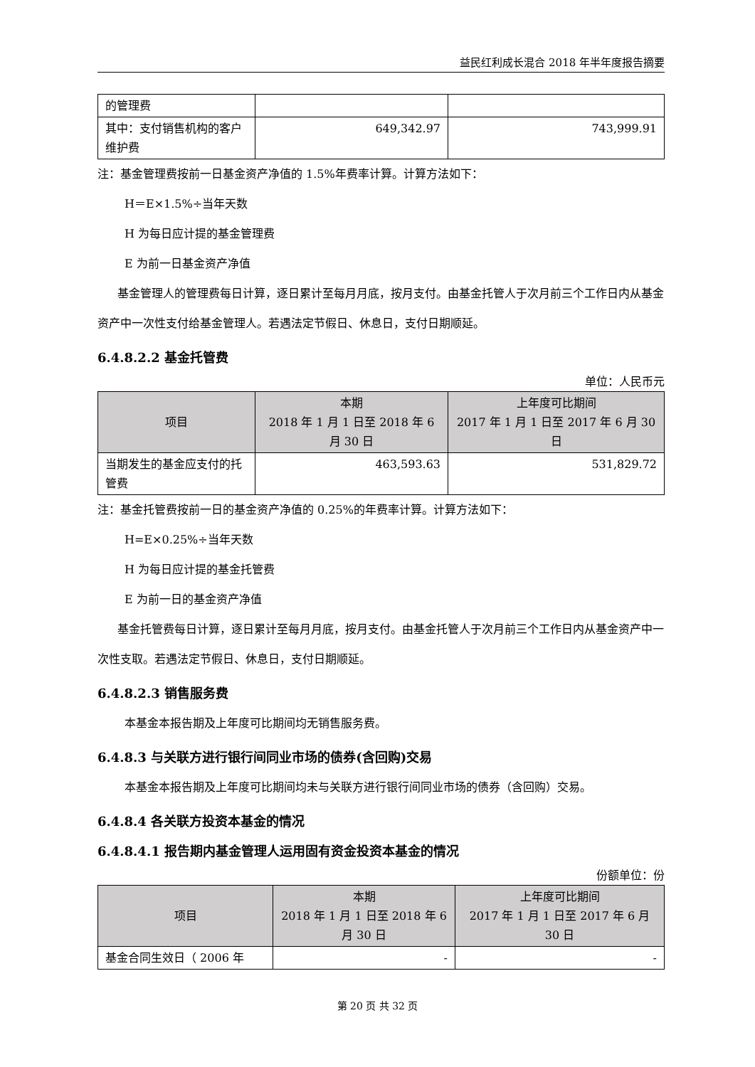益民红利成长混合 2018 年半年度报告摘要
| 的管理费 | | |
| 其中：支付销售机构的客户维护费 | 649,342.97 | 743,999.91 |
注：基金管理费按前一日基金资产净值的 1.5%年费率计算。计算方法如下：
H＝E×1.5%÷当年天数
H 为每日应计提的基金管理费
E 为前一日基金资产净值
基金管理人的管理费每日计算，逐日累计至每月月底，按月支付。由基金托管人于次月前三个工作日内从基金资产中一次性支付给基金管理人。若遇法定节假日、休息日，支付日期顺延。
6.4.8.2.2 基金托管费
单位：人民币元
| 项目 | 本期 2018 年 1 月 1 日至 2018 年 6 月 30 日 | 上年度可比期间 2017 年 1 月 1 日至 2017 年 6 月 30 日 |
| --- | --- | --- |
| 当期发生的基金应支付的托管费 | 463,593.63 | 531,829.72 |
注：基金托管费按前一日的基金资产净值的 0.25%的年费率计算。计算方法如下：
H=E×0.25%÷当年天数
H 为每日应计提的基金托管费
E 为前一日的基金资产净值
基金托管费每日计算，逐日累计至每月月底，按月支付。由基金托管人于次月前三个工作日内从基金资产中一次性支取。若遇法定节假日、休息日，支付日期顺延。
6.4.8.2.3 销售服务费
本基金本报告期及上年度可比期间均无销售服务费。
6.4.8.3 与关联方进行银行间同业市场的债券(含回购)交易
本基金本报告期及上年度可比期间均未与关联方进行银行间同业市场的债券（含回购）交易。
6.4.8.4 各关联方投资本基金的情况
6.4.8.4.1 报告期内基金管理人运用固有资金投资本基金的情况
份额单位：份
| 项目 | 本期 2018 年 1 月 1 日至 2018 年 6 月 30 日 | 上年度可比期间 2017 年 1 月 1 日至 2017 年 6 月 30 日 |
| --- | --- | --- |
| 基金合同生效日（ 2006 年 | - | - |
第 20 页 共 32 页